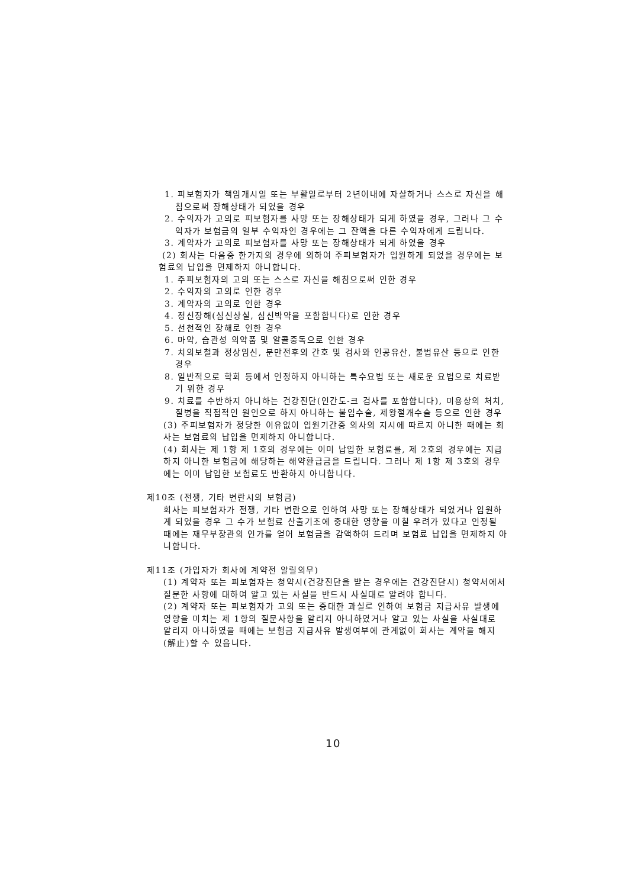1. 피보험자가 책임개시일 또는 부활일로부터 2년이내에 자살하거나 스스로 자신을 해침으로써 장해상태가 되었을 경우
2. 수익자가 고의로 피보험자를 사망 또는 장해상태가 되게 하였을 경우, 그러나 그 수익자가 보험금의 일부 수익자인 경우에는 그 잔액을 다른 수익자에게 드립니다.
3. 계약자가 고의로 피보험자를 사망 또는 장해상태가 되게 하였을 경우
(2) 회사는 다음중 한가지의 경우에 의하여 주피보험자가 입원하게 되었을 경우에는 보험료의 납입을 면제하지 아니합니다.
1. 주피보험자의 고의 또는 스스로 자신을 해침으로써 인한 경우
2. 수익자의 고의로 인한 경우
3. 계약자의 고의로 인한 경우
4. 정신장해(심신상실, 심신박약을 포함합니다)로 인한 경우
5. 선천적인 장해로 인한 경우
6. 마약, 습관성 의약품 및 알콜중독으로 인한 경우
7. 치의보철과 정상임신, 분만전후의 간호 및 검사와 인공유산, 불법유산 등으로 인한 경우
8. 일반적으로 학회 등에서 인정하지 아니하는 특수요법 또는 새로운 요법으로 치료받기 위한 경우
9. 치료를 수반하지 아니하는 건강진단(인간도-크 검사를 포함합니다), 미용상의 처치, 질병을 직접적인 원인으로 하지 아니하는 불임수술, 제왕절개수술 등으로 인한 경우
(3) 주피보험자가 정당한 이유없이 입원기간중 의사의 지시에 따르지 아니한 때에는 회사는 보험료의 납입을 면제하지 아니합니다.
(4) 회사는 제 1항 제 1호의 경우에는 이미 납입한 보험료를, 제 2호의 경우에는 지급하지 아니한 보험금에 해당하는 해약환급금을 드립니다. 그러나 제 1항 제 3호의 경우에는 이미 납입한 보험료도 반환하지 아니합니다.
제10조 (전쟁, 기타 변란시의 보험금)
회사는 피보험자가 전쟁, 기타 변란으로 인하여 사망 또는 장해상태가 되었거나 입원하게 되었을 경우 그 수가 보험료 산출기초에 중대한 영향을 미칠 우려가 있다고 인정될 때에는 재무부장관의 인가를 얻어 보험금을 감액하여 드리며 보험료 납입을 면제하지 아니합니다.
제11조 (가입자가 회사에 계약전 알릴의무)
(1) 계약자 또는 피보험자는 청약시(건강진단을 받는 경우에는 건강진단시) 청약서에서 질문한 사항에 대하여 알고 있는 사실을 반드시 사실대로 알려야 합니다.
(2) 계약자 또는 피보험자가 고의 또는 중대한 과실로 인하여 보험금 지급사유 발생에 영향을 미치는 제 1항의 질문사항을 알리지 아니하였거나 알고 있는 사실을 사실대로 알리지 아니하였을 때에는 보험금 지급사유 발생여부에 관계없이 회사는 계약을 해지(解止)할 수 있읍니다.
10